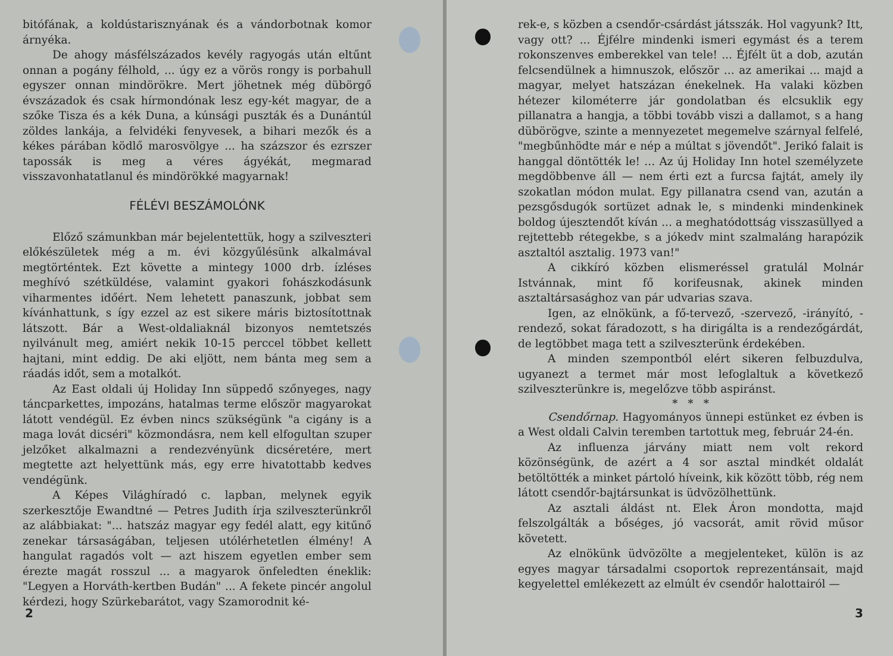bitófának, a koldústarisznyának és a vándorbotnak komor árnyéka.
De ahogy másfélszázados kevély ragyogás után eltűnt onnan a pogány félhold, ... úgy ez a vörös rongy is porbahull egyszer onnan mindörökre. Mert jöhetnek még dübörgő évszázadok és csak hírmondónak lesz egy-két magyar, de a szőke Tisza és a kék Duna, a kúnsági puszták és a Dunántúl zöldes lankája, a felvidéki fenyvesek, a bihari mezők és a kékes párában ködlő marosvölgye ... ha százszor és ezrszer tapossák is meg a véres ágyékát, megmarad visszavonhatatlanul és mindörökké magyarnak!
FÉLÉVI BESZÁMOLÓNK
Előző számunkban már bejelentettük, hogy a szilveszteri előkészületek még a m. évi közgyűlésünk alkalmával megtörténtek. Ezt követte a mintegy 1000 drb. ízléses meghívó szétküldése, valamint gyakori fohászkodásunk viharmentes időért. Nem lehetett panaszunk, jobbat sem kívánhattunk, s így ezzel az est sikere máris biztosítottnak látszott. Bár a West-oldaliaknál bizonyos nemtetszés nyilvánult meg, amiért nekik 10-15 perccel többet kellett hajtani, mint eddig. De aki eljött, nem bánta meg sem a ráadás időt, sem a motalkót.
Az East oldali új Holiday Inn süppedő szőnyeges, nagy táncparkettes, impozáns, hatalmas terme először magyarokat látott vendégül. Ez évben nincs szükségünk "a cigány is a maga lovát dicséri" közmondásra, nem kell elfogultan szuper jelzőket alkalmazni a rendezvényünk dicséretére, mert megtette azt helyettünk más, egy erre hivatottabb kedves vendégünk.
A Képes Világhíradó c. lapban, melynek egyik szerkesztője Ewandtné — Petres Judith írja szilveszterünkről az alábbiakat: "... hatszáz magyar egy fedél alatt, egy kitűnő zenekar társaságában, teljesen utólérhetetlen élmény! A hangulat ragadós volt — azt hiszem egyetlen ember sem érezte magát rosszul ... a magyarok önfeledten éneklik: "Legyen a Horváth-kertben Budán" ... A fekete pincér angolul kérdezi, hogy Szürkebarátot, vagy Szamorodnit ké-
2
rek-e, s közben a csendőr-csárdást játsszák. Hol vagyunk? Itt, vagy ott? ... Éjfélre mindenki ismeri egymást és a terem rokonszenves emberekkel van tele! ... Éjfélt üt a dob, azután felcsendülnek a himnuszok, először ... az amerikai ... majd a magyar, melyet hatszázan énekelnek. Ha valaki közben hétezer kilométerre jár gondolatban és elcsuklik egy pillanatra a hangja, a többi tovább viszi a dallamot, s a hang dübörögve, szinte a mennyezetet megemelve szárnyal felfelé, "megbűnhödte már e nép a múltat s jövendőt". Jerikó falait is hanggal döntötték le! ... Az új Holiday Inn hotel személyzete megdöbbenve áll — nem érti ezt a furcsa fajtát, amely ily szokatlan módon mulat. Egy pillanatra csend van, azután a pezsgősdugók sortüzet adnak le, s mindenki mindenkinek boldog újesztendőt kíván ... a meghatódottság visszasüllyed a rejtettebb rétegekbe, s a jókedv mint szalmaláng harapózik asztaltól asztalig. 1973 van!"
A cikkíró közben elismeréssel gratulál Molnár Istvánnak, mint fő korifeusnak, akinek minden asztaltársasághoz van pár udvarias szava.
Igen, az elnökünk, a fő-tervező, -szervező, -irányító, -rendező, sokat fáradozott, s ha dirigálta is a rendezőgárdát, de legtöbbet maga tett a szilveszterünk érdekében.
A minden szempontból elért sikeren felbuzdulva, ugyanezt a termet már most lefoglaltuk a következő szilveszterünkre is, megelőzve több aspiránst.
* * *
Csendőrnap. Hagyományos ünnepi estünket ez évben is a West oldali Calvin teremben tartottuk meg, február 24-én.
Az influenza járvány miatt nem volt rekord közönségünk, de azért a 4 sor asztal mindkét oldalát betöltötték a minket pártoló híveink, kik között több, rég nem látott csendőr-bajtársunkat is üdvözölhettünk.
Az asztali áldást nt. Elek Áron mondotta, majd felszolgálták a bőséges, jó vacsorát, amit rövid műsor követett.
Az elnökünk üdvözölte a megjelenteket, külön is az egyes magyar társadalmi csoportok reprezentánsait, majd kegyelettel emlékezett az elmúlt év csendőr halottairól —
3